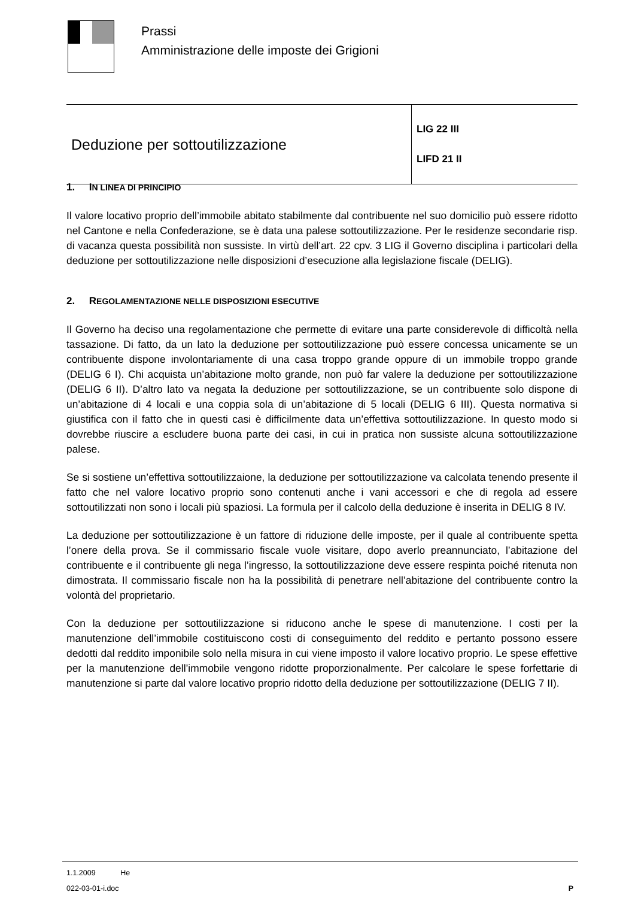Prassi
Amministrazione delle imposte dei Grigioni
| Deduzione per sottoutilizzazione | LIG 22 III LIFD 21 II |
1. IN LINEA DI PRINCIPIO
Il valore locativo proprio dell’immobile abitato stabilmente dal contribuente nel suo domicilio può essere ridotto nel Cantone e nella Confederazione, se è data una palese sottoutilizzazione. Per le residenze secondarie risp. di vacanza questa possibilità non sussiste. In virtù dell’art. 22 cpv. 3 LIG il Governo disciplina i particolari della deduzione per sottoutilizzazione nelle disposizioni d’esecuzione alla legislazione fiscale (DELIG).
2. REGOLAMENTAZIONE NELLE DISPOSIZIONI ESECUTIVE
Il Governo ha deciso una regolamentazione che permette di evitare una parte considerevole di difficoltà nella tassazione. Di fatto, da un lato la deduzione per sottoutilizzazione può essere concessa unicamente se un contribuente dispone involontariamente di una casa troppo grande oppure di un immobile troppo grande (DELIG 6 I). Chi acquista un’abitazione molto grande, non può far valere la deduzione per sottoutilizzazione (DELIG 6 II). D’altro lato va negata la deduzione per sottoutilizzazione, se un contribuente solo dispone di un’abitazione di 4 locali e una coppia sola di un’abitazione di 5 locali (DELIG 6 III). Questa normativa si giustifica con il fatto che in questi casi è difficilmente data un’effettiva sottoutilizzazione. In questo modo si dovrebbe riuscire a escludere buona parte dei casi, in cui in pratica non sussiste alcuna sottoutilizzazione palese.
Se si sostiene un’effettiva sottoutilizzaione, la deduzione per sottoutilizzazione va calcolata tenendo presente il fatto che nel valore locativo proprio sono contenuti anche i vani accessori e che di regola ad essere sottoutilizzati non sono i locali più spaziosi. La formula per il calcolo della deduzione è inserita in DELIG 8 IV.
La deduzione per sottoutilizzazione è un fattore di riduzione delle imposte, per il quale al contribuente spetta l’onere della prova. Se il commissario fiscale vuole visitare, dopo averlo preannunciato, l’abitazione del contribuente e il contribuente gli nega l’ingresso, la sottoutilizzazione deve essere respinta poiché ritenuta non dimostrata. Il commissario fiscale non ha la possibilità di penetrare nell’abitazione del contribuente contro la volontà del proprietario.
Con la deduzione per sottoutilizzazione si riducono anche le spese di manutenzione. I costi per la manutenzione dell’immobile costituiscono costi di conseguimento del reddito e pertanto possono essere dedotti dal reddito imponibile solo nella misura in cui viene imposto il valore locativo proprio. Le spese effettive per la manutenzione dell’immobile vengono ridotte proporzionalmente. Per calcolare le spese forfettarie di manutenzione si parte dal valore locativo proprio ridotto della deduzione per sottoutilizzazione (DELIG 7 II).
1.1.2009 He
022-03-01-i.doc P